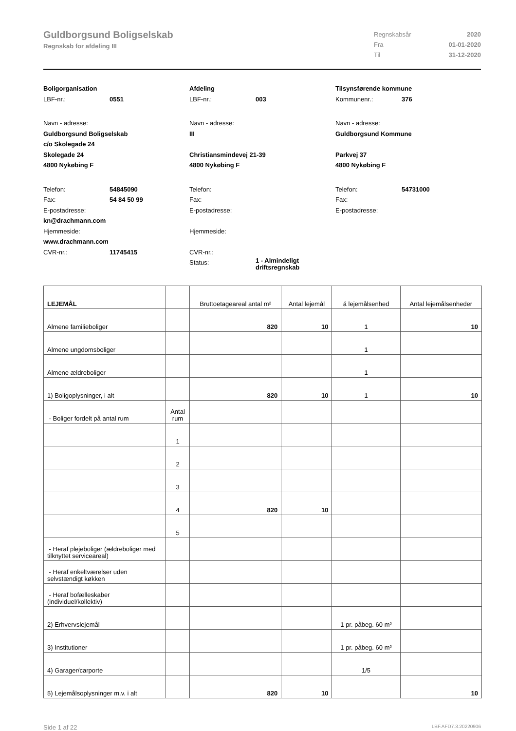Guldborgsund Boligselskab
Regnskab for afdeling III
Regnskabsår 2020 Fra 01-01-2020 Til 31-12-2020
Boligorganisation
LBF-nr.: 0551
Navn - adresse:
Guldborgsund Boligselskab
c/o Skolegade 24
Skolegade 24
4800 Nykøbing F
Telefon: 54845090 Fax: 54 84 50 99
E-postadresse:
kn@drachmann.com
Hjemmeside:
www.drachmann.com
CVR-nr.: 11745415
Afdeling
LBF-nr.: 003
Navn - adresse:
III
Christiansmindevej 21-39
4800 Nykøbing F
Telefon:
Fax:
E-postadresse:
Hjemmeside:
CVR-nr.:
Status: 1 - Almindeligt driftsregnskab
Tilsynsførende kommune
Kommunenr.: 376
Navn - adresse:
Guldborgsund Kommune
Parkvej 37
4800 Nykøbing F
Telefon: 54731000 Fax:
E-postadresse:
| LEJEMÅL | | Bruttoetageareal antal m² | Antal lejemål | á lejemålsenhed | Antal lejemålsenheder |
| --- | --- | --- | --- | --- | --- |
| Almene familieboliger | | 820 | 10 | 1 | 10 |
| Almene ungdomsboliger | | | | 1 | |
| Almene ældreboliger | | | | 1 | |
| 1) Boligoplysninger, i alt | | 820 | 10 | 1 | 10 |
| - Boliger fordelt på antal rum | Antal rum | | | | |
| | 1 | | | | |
| | 2 | | | | |
| | 3 | | | | |
| | 4 | 820 | 10 | | |
| | 5 | | | | |
| - Heraf plejeboliger (ældreboliger med tilknyttet serviceareal) | | | | | |
| - Heraf enkeltværelser uden selvstændigt køkken | | | | | |
| - Heraf bofælleskaber (individuel/kollektiv) | | | | | |
| 2) Erhvervslejemål | | | | 1 pr. påbeg. 60 m² | |
| 3) Institutioner | | | | 1 pr. påbeg. 60 m² | |
| 4) Garager/carporte | | | | 1/5 | |
| 5) Lejemålsoplysninger m.v. i alt | | 820 | 10 | | 10 |
Side 1 af 22 LBF.AFD7.3.20220906